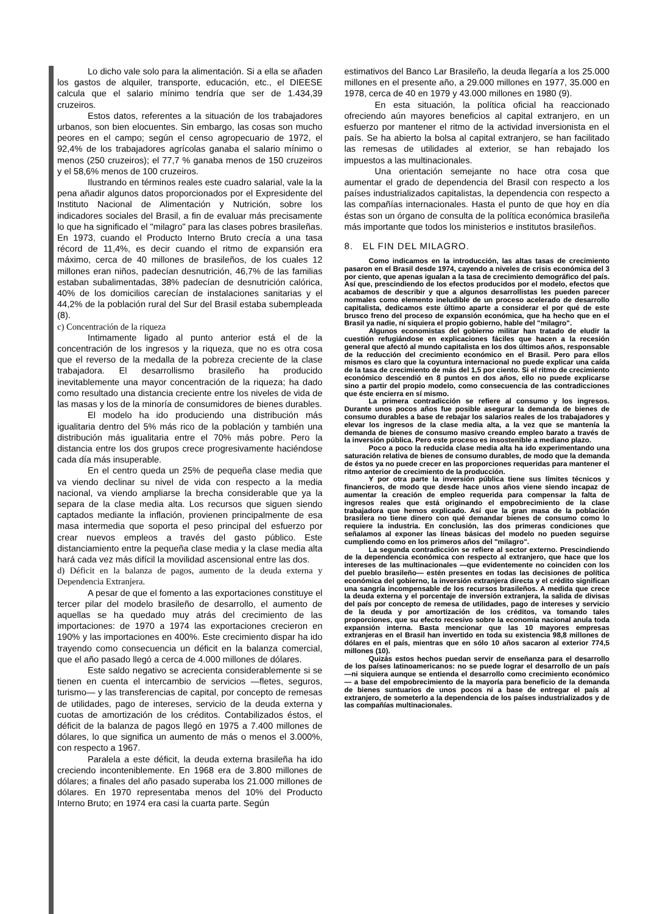Lo dicho vale solo para la alimentación. Si a ella se añaden los gastos de alquiler, transporte, educación, etc., el DIEESE calcula que el salario mínimo tendría que ser de 1.434,39 cruzeiros.
Estos datos, referentes a la situación de los trabajadores urbanos, son bien elocuentes. Sin embargo, las cosas son mucho peores en el campo; según el censo agropecuario de 1972, el 92,4% de los trabajadores agrícolas ganaba el salario mínimo o menos (250 cruzeiros); el 77,7 % ganaba menos de 150 cruzeiros y el 58,6% menos de 100 cruzeiros.
Ilustrando en términos reales este cuadro salarial, vale la la pena añadir algunos datos proporcionados por el Expresidente del Instituto Nacional de Alimentación y Nutrición, sobre los indicadores sociales del Brasil, a fin de evaluar más precisamente lo que ha significado el "milagro" para las clases pobres brasileñas. En 1973, cuando el Producto Interno Bruto crecía a una tasa récord de 11,4%, es decir cuando el ritmo de expansión era máximo, cerca de 40 millones de brasileños, de los cuales 12 millones eran niños, padecían desnutrición, 46,7% de las familias estaban subalimentadas, 38% padecían de desnutrición calórica, 40% de los domicilios carecían de instalaciones sanitarias y el 44,2% de la población rural del Sur del Brasil estaba subempleada (8).
c) Concentración de la riqueza
Intimamente ligado al punto anterior está el de la concentración de los ingresos y la riqueza, que no es otra cosa que el reverso de la medalla de la pobreza creciente de la clase trabajadora. El desarrollismo brasileño ha producido inevitablemente una mayor concentración de la riqueza; ha dado como resultado una distancia creciente entre los niveles de vida de las masas y los de la minoría de consumidores de bienes durables.
El modelo ha ido produciendo una distribución más igualitaria dentro del 5% más rico de la población y también una distribución más igualitaria entre el 70% más pobre. Pero la distancia entre los dos grupos crece progresivamente haciéndose cada día más insuperable.
En el centro queda un 25% de pequeña clase media que va viendo declinar su nivel de vida con respecto a la media nacional, va viendo ampliarse la brecha considerable que ya la separa de la clase media alta. Los recursos que siguen siendo captados mediante la inflación, provienen principalmente de esa masa intermedia que soporta el peso principal del esfuerzo por crear nuevos empleos a través del gasto público. Este distanciamiento entre la pequeña clase media y la clase media alta hará cada vez más difícil la movilidad ascensional entre las dos.
d) Déficit en la balanza de pagos, aumento de la deuda externa y Dependencia Extranjera.
A pesar de que el fomento a las exportaciones constituye el tercer pilar del modelo brasileño de desarrollo, el aumento de aquellas se ha quedado muy atrás del crecimiento de las importaciones: de 1970 a 1974 las exportaciones crecieron en 190% y las importaciones en 400%. Este crecimiento dispar ha ido trayendo como consecuencia un déficit en la balanza comercial, que el año pasado llegó a cerca de 4.000 millones de dólares.
Este saldo negativo se acrecienta considerablemente si se tienen en cuenta el intercambio de servicios —fletes, seguros, turismo— y las transferencias de capital, por concepto de remesas de utilidades, pago de intereses, servicio de la deuda externa y cuotas de amortización de los créditos. Contabilizados éstos, el déficit de la balanza de pagos llegó en 1975 a 7.400 millones de dólares, lo que significa un aumento de más o menos el 3.000%, con respecto a 1967.
Paralela a este déficit, la deuda externa brasileña ha ido creciendo inconteniblemente. En 1968 era de 3.800 millones de dólares; a finales del año pasado superaba los 21.000 millones de dólares. En 1970 representaba menos del 10% del Producto Interno Bruto; en 1974 era casi la cuarta parte. Según
estimativos del Banco Lar Brasileño, la deuda llegaría a los 25.000 millones en el presente año, a 29.000 millones en 1977, 35.000 en 1978, cerca de 40 en 1979 y 43.000 millones en 1980 (9).
En esta situación, la política oficial ha reaccionado ofreciendo aún mayores beneficios al capital extranjero, en un esfuerzo por mantener el ritmo de la actividad inversionista en el país. Se ha abierto la bolsa al capital extranjero, se han facilitado las remesas de utilidades al exterior, se han rebajado los impuestos a las multinacionales.
Una orientación semejante no hace otra cosa que aumentar el grado de dependencia del Brasil con respecto a los países industrializados capitalistas, la dependencia con respecto a las compañías internacionales. Hasta el punto de que hoy en día éstas son un órgano de consulta de la política económica brasileña más importante que todos los ministerios e institutos brasileños.
8. EL FIN DEL MILAGRO.
Como indicamos en la introducción, las altas tasas de crecimiento pasaron en el Brasil desde 1974, cayendo a niveles de crisis económica del 3 por ciento, que apenas igualan a la tasa de crecimiento demográfico del país. Así que, prescindiendo de los efectos producidos por el modelo, efectos que acabamos de describir y que a algunos desarrollistas les pueden parecer normales como elemento ineludible de un proceso acelerado de desarrollo capitalista, dedicamos este último aparte a considerar el por qué de este brusco freno del proceso de expansión económica, que ha hecho que en el Brasil ya nadie, ni siquiera el propio gobierno, hable del "milagro".
Algunos economistas del gobierno militar han tratado de eludir la cuestión refugiándose en explicaciones fáciles que hacen a la recesión general que afectó al mundo capitalista en los dos últimos años, responsable de la reducción del crecimiento económico en el Brasil. Pero para ellos mismos es claro que la coyuntura internacional no puede explicar una caída de la tasa de crecimiento de más del 1,5 por ciento. Si el ritmo de crecimiento económico descendió en 8 puntos en dos años, ello no puede explicarse sino a partir del propio modelo, como consecuencia de las contradicciones que éste encierra en sí mismo.
La primera contradicción se refiere al consumo y los ingresos. Durante unos pocos años fue posible asegurar la demanda de bienes de consumo durables a base de rebajar los salarios reales de los trabajadores y elevar los ingresos de la clase media alta, a la vez que se mantenía la demanda de bienes de consumo masivo creando empleo barato a través de la inversión pública. Pero este proceso es insostenible a mediano plazo.
Poco a poco la reducida clase media alta ha ido experimentando una saturación relativa de bienes de consumo durables, de modo que la demanda de éstos ya no puede crecer en las proporciones requeridas para mantener el ritmo anterior de crecimiento de la producción.
Y por otra parte la inversión pública tiene sus límites técnicos y financieros, de modo que desde hace unos años viene siendo incapaz de aumentar la creación de empleo requerida para compensar la falta de ingresos reales que está originando el empobrecimiento de la clase trabajadora que hemos explicado. Así que la gran masa de la población brasilera no tiene dinero con qué demandar bienes de consumo como lo requiere la industria. En conclusión, las dos primeras condiciones que señalamos al exponer las líneas básicas del modelo no pueden seguirse cumpliendo como en los primeros años del "milagro".
La segunda contradicción se refiere al sector externo. Prescindiendo de la dependencia económica con respecto al extranjero, que hace que los intereses de las multinacionales —que evidentemente no coinciden con los del pueblo brasileño— estén presentes en todas las decisiones de política económica del gobierno, la inversión extranjera directa y el crédito significan una sangría incompensable de los recursos brasileños. A medida que crece la deuda externa y el porcentaje de inversión extranjera, la salida de divisas del país por concepto de remesa de utilidades, pago de intereses y servicio de la deuda y por amortización de los créditos, va tomando tales proporciones, que su efecto recesivo sobre la economía nacional anula toda expansión interna. Basta mencionar que las 10 mayores empresas extranjeras en el Brasil han invertido en toda su existencia 98,8 millones de dólares en el país, mientras que en sólo 10 años sacaron al exterior 774,5 millones (10).
Quizás estos hechos puedan servir de enseñanza para el desarrollo de los países latinoamericanos: no se puede lograr el desarrollo de un país —ni siquiera aunque se entienda el desarrollo como crecimiento económico— a base del empobrecimiento de la mayoría para beneficio de la demanda de bienes suntuarios de unos pocos ni a base de entregar el país al extranjero, de someterlo a la dependencia de los países industrializados y de las compañías multinacionales.